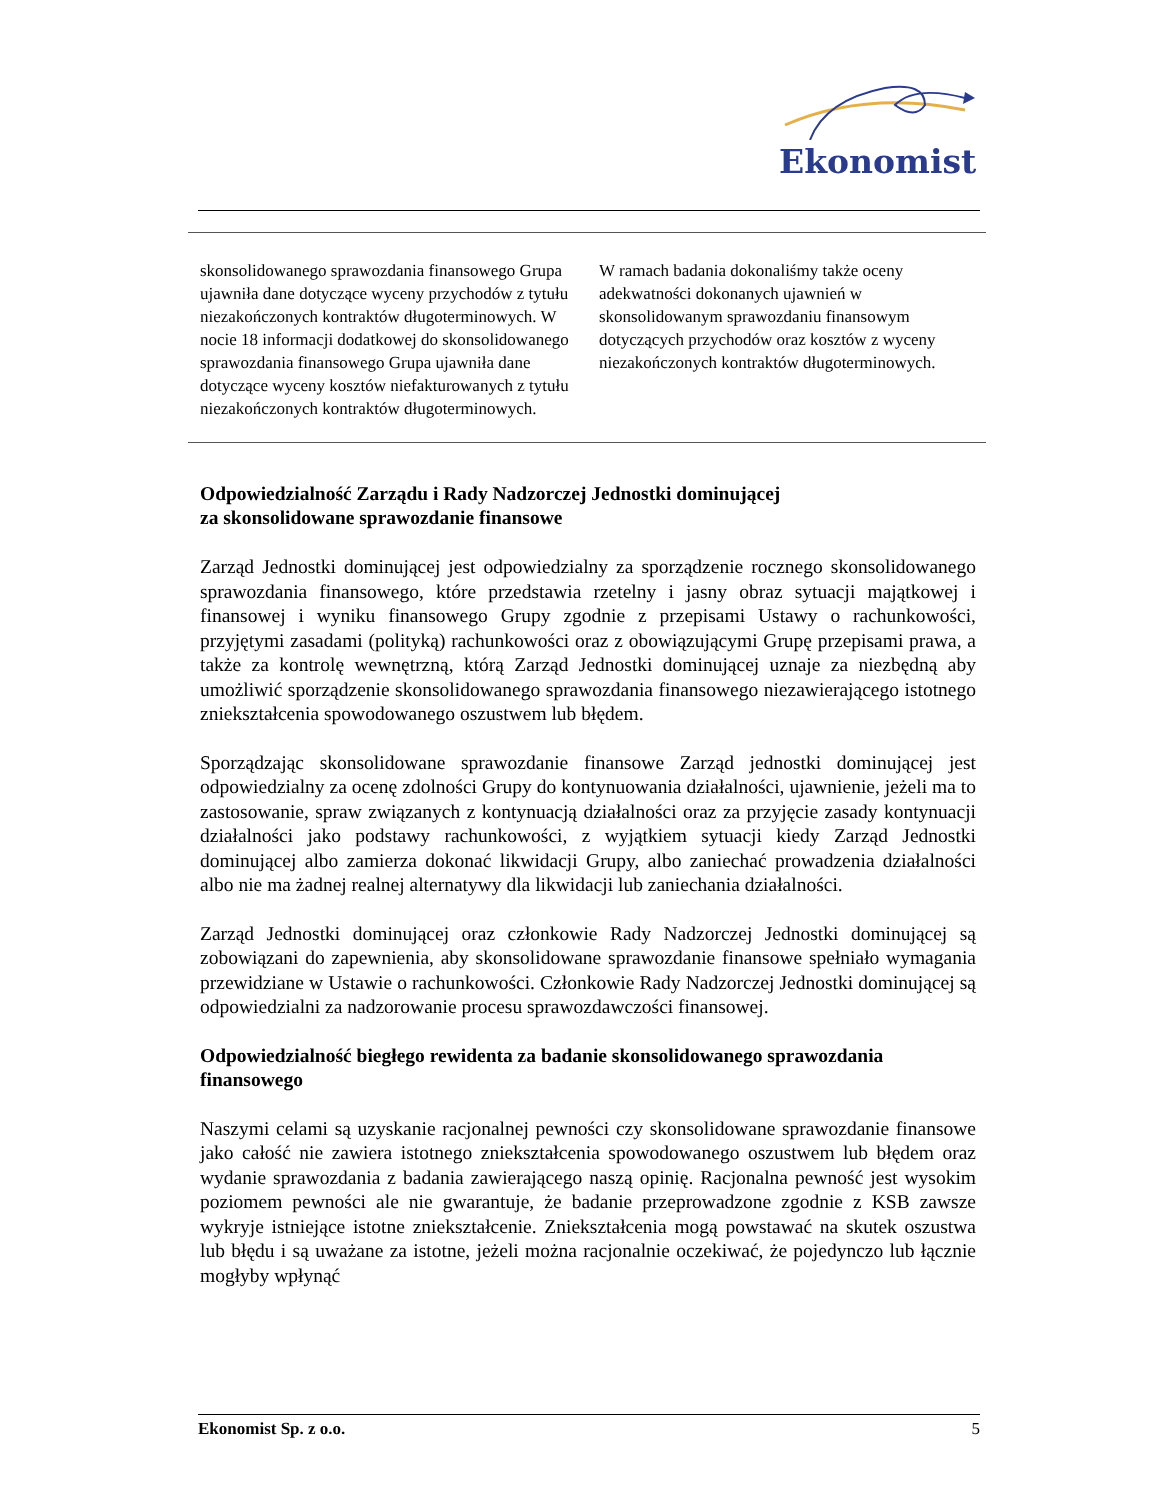Ekonomist
| skonsolidowanego sprawozdania finansowego Grupa ujawniła dane dotyczące wyceny przychodów z tytułu niezakończonych kontraktów długoterminowych. W nocie 18 informacji dodatkowej do skonsolidowanego sprawozdania finansowego Grupa ujawniła dane dotyczące wyceny kosztów niefakturowanych z tytułu niezakończonych kontraktów długoterminowych. | W ramach badania dokonaliśmy także oceny adekwatności dokonanych ujawnień w skonsolidowanym sprawozdaniu finansowym dotyczących przychodów oraz kosztów z wyceny niezakończonych kontraktów długoterminowych. |
Odpowiedzialność Zarządu i Rady Nadzorczej Jednostki dominującej
za skonsolidowane sprawozdanie finansowe
Zarząd Jednostki dominującej jest odpowiedzialny za sporządzenie rocznego skonsolidowanego sprawozdania finansowego, które przedstawia rzetelny i jasny obraz sytuacji majątkowej i finansowej i wyniku finansowego Grupy zgodnie z przepisami Ustawy o rachunkowości, przyjętymi zasadami (polityką) rachunkowości oraz z obowiązującymi Grupę przepisami prawa, a także za kontrolę wewnętrzną, którą Zarząd Jednostki dominującej uznaje za niezbędną aby umożliwić sporządzenie skonsolidowanego sprawozdania finansowego niezawierającego istotnego zniekształcenia spowodowanego oszustwem lub błędem.
Sporządzając skonsolidowane sprawozdanie finansowe Zarząd jednostki dominującej jest odpowiedzialny za ocenę zdolności Grupy do kontynuowania działalności, ujawnienie, jeżeli ma to zastosowanie, spraw związanych z kontynuacją działalności oraz za przyjęcie zasady kontynuacji działalności jako podstawy rachunkowości, z wyjątkiem sytuacji kiedy Zarząd Jednostki dominującej albo zamierza dokonać likwidacji Grupy, albo zaniechać prowadzenia działalności albo nie ma żadnej realnej alternatywy dla likwidacji lub zaniechania działalności.
Zarząd Jednostki dominującej oraz członkowie Rady Nadzorczej Jednostki dominującej są zobowiązani do zapewnienia, aby skonsolidowane sprawozdanie finansowe spełniało wymagania przewidziane w Ustawie o rachunkowości. Członkowie Rady Nadzorczej Jednostki dominującej są odpowiedzialni za nadzorowanie procesu sprawozdawczości finansowej.
Odpowiedzialność biegłego rewidenta za badanie skonsolidowanego sprawozdania finansowego
Naszymi celami są uzyskanie racjonalnej pewności czy skonsolidowane sprawozdanie finansowe jako całość nie zawiera istotnego zniekształcenia spowodowanego oszustwem lub błędem oraz wydanie sprawozdania z badania zawierającego naszą opinię. Racjonalna pewność jest wysokim poziomem pewności ale nie gwarantuje, że badanie przeprowadzone zgodnie z KSB zawsze wykryje istniejące istotne zniekształcenie. Zniekształcenia mogą powstawać na skutek oszustwa lub błędu i są uważane za istotne, jeżeli można racjonalnie oczekiwać, że pojedynczo lub łącznie mogłyby wpłynąć
Ekonomist Sp. z o.o. 5